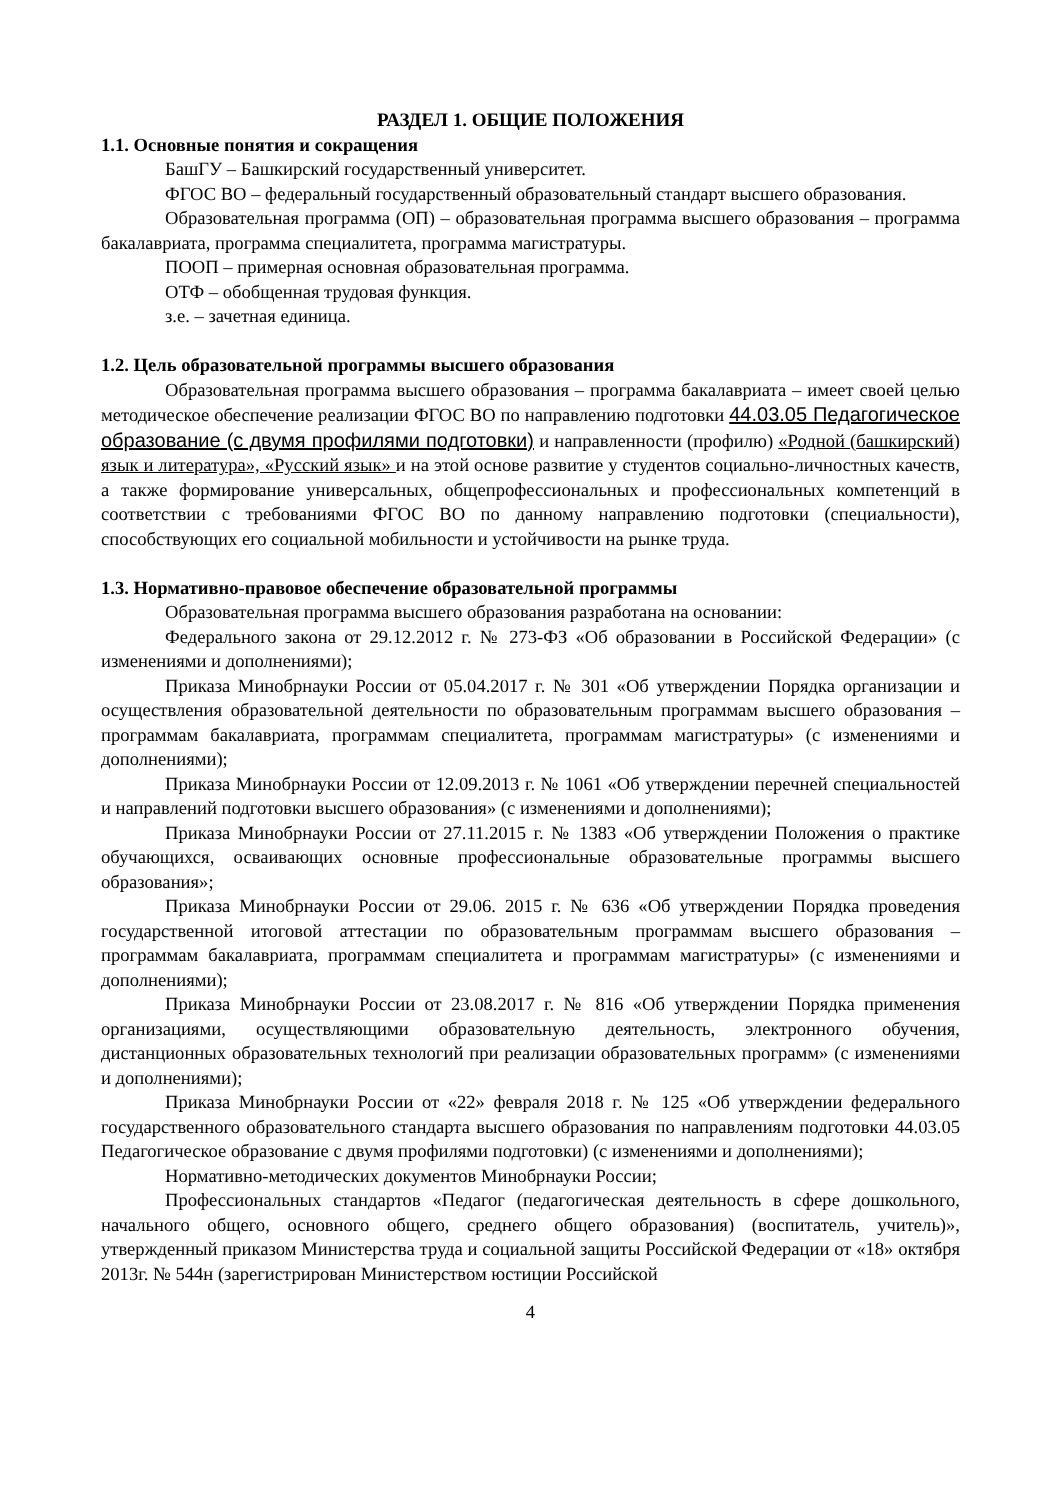РАЗДЕЛ 1. ОБЩИЕ ПОЛОЖЕНИЯ
1.1. Основные понятия и сокращения
БашГУ – Башкирский государственный университет.
ФГОС ВО – федеральный государственный образовательный стандарт высшего образования.
Образовательная программа (ОП) – образовательная программа высшего образования – программа бакалавриата, программа специалитета, программа магистратуры.
ПООП – примерная основная образовательная программа.
ОТФ – обобщенная трудовая функция.
з.е. – зачетная единица.
1.2. Цель образовательной программы высшего образования
Образовательная программа высшего образования – программа бакалавриата – имеет своей целью методическое обеспечение реализации ФГОС ВО по направлению подготовки 44.03.05 Педагогическое образование (с двумя профилями подготовки) и направленности (профилю) «Родной (башкирский) язык и литература», «Русский язык» и на этой основе развитие у студентов социально-личностных качеств, а также формирование универсальных, общепрофессиональных и профессиональных компетенций в соответствии с требованиями ФГОС ВО по данному направлению подготовки (специальности), способствующих его социальной мобильности и устойчивости на рынке труда.
1.3. Нормативно-правовое обеспечение образовательной программы
Образовательная программа высшего образования разработана на основании:
Федерального закона от 29.12.2012 г. № 273-ФЗ «Об образовании в Российской Федерации» (с изменениями и дополнениями);
Приказа Минобрнауки России от 05.04.2017 г. № 301 «Об утверждении Порядка организации и осуществления образовательной деятельности по образовательным программам высшего образования – программам бакалавриата, программам специалитета, программам магистратуры» (с изменениями и дополнениями);
Приказа Минобрнауки России от 12.09.2013 г. № 1061 «Об утверждении перечней специальностей и направлений подготовки высшего образования» (с изменениями и дополнениями);
Приказа Минобрнауки России от 27.11.2015 г. № 1383 «Об утверждении Положения о практике обучающихся, осваивающих основные профессиональные образовательные программы высшего образования»;
Приказа Минобрнауки России от 29.06. 2015 г. № 636 «Об утверждении Порядка проведения государственной итоговой аттестации по образовательным программам высшего образования – программам бакалавриата, программам специалитета и программам магистратуры» (с изменениями и дополнениями);
Приказа Минобрнауки России от 23.08.2017 г. № 816 «Об утверждении Порядка применения организациями, осуществляющими образовательную деятельность, электронного обучения, дистанционных образовательных технологий при реализации образовательных программ» (с изменениями и дополнениями);
Приказа Минобрнауки России от «22» февраля 2018 г. № 125 «Об утверждении федерального государственного образовательного стандарта высшего образования по направлениям подготовки 44.03.05 Педагогическое образование с двумя профилями подготовки) (с изменениями и дополнениями);
Нормативно-методических документов Минобрнауки России;
Профессиональных стандартов «Педагог (педагогическая деятельность в сфере дошкольного, начального общего, основного общего, среднего общего образования) (воспитатель, учитель)», утвержденный приказом Министерства труда и социальной защиты Российской Федерации от «18» октября 2013г. № 544н (зарегистрирован Министерством юстиции Российской
4